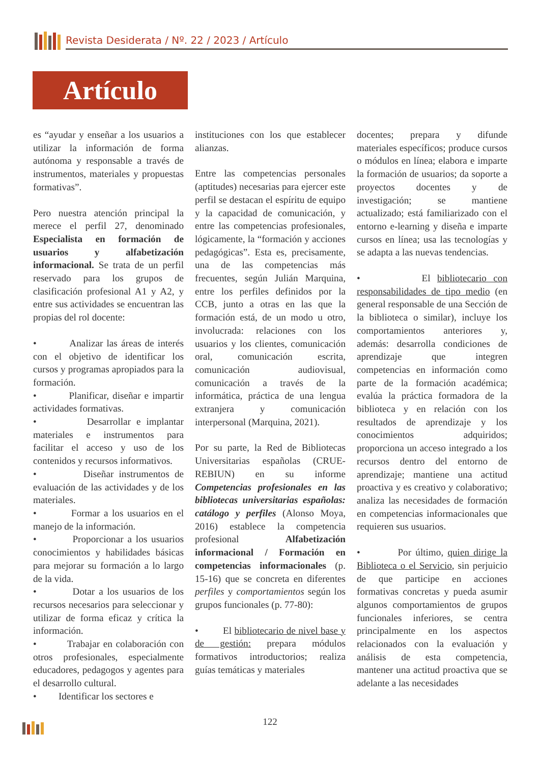Revista Desiderata / Nº. 22 / 2023 / Artículo
Artículo
es “ayudar y enseñar a los usuarios a utilizar la información de forma autónoma y responsable a través de instrumentos, materiales y propuestas formativas”.
Pero nuestra atención principal la merece el perfil 27, denominado Especialista en formación de usuarios y alfabetización informacional. Se trata de un perfil reservado para los grupos de clasificación profesional A1 y A2, y entre sus actividades se encuentran las propias del rol docente:
• Analizar las áreas de interés con el objetivo de identificar los cursos y programas apropiados para la formación.
• Planificar, diseñar e impartir actividades formativas.
• Desarrollar e implantar materiales e instrumentos para facilitar el acceso y uso de los contenidos y recursos informativos.
• Diseñar instrumentos de evaluación de las actividades y de los materiales.
• Formar a los usuarios en el manejo de la información.
• Proporcionar a los usuarios conocimientos y habilidades básicas para mejorar su formación a lo largo de la vida.
• Dotar a los usuarios de los recursos necesarios para seleccionar y utilizar de forma eficaz y crítica la información.
• Trabajar en colaboración con otros profesionales, especialmente educadores, pedagogos y agentes para el desarrollo cultural.
• Identificar los sectores e
instituciones con los que establecer alianzas.
Entre las competencias personales (aptitudes) necesarias para ejercer este perfil se destacan el espíritu de equipo y la capacidad de comunicación, y entre las competencias profesionales, lógicamente, la “formación y acciones pedagógicas”. Esta es, precisamente, una de las competencias más frecuentes, según Julián Marquina, entre los perfiles definidos por la CCB, junto a otras en las que la formación está, de un modo u otro, involucrada: relaciones con los usuarios y los clientes, comunicación oral, comunicación escrita, comunicación audiovisual, comunicación a través de la informática, práctica de una lengua extranjera y comunicación interpersonal (Marquina, 2021).
Por su parte, la Red de Bibliotecas Universitarias españolas (CRUE-REBIUN) en su informe Competencias profesionales en las bibliotecas universitarias españolas: catálogo y perfiles (Alonso Moya, 2016) establece la competencia profesional Alfabetización informacional / Formación en competencias informacionales (p. 15-16) que se concreta en diferentes perfiles y comportamientos según los grupos funcionales (p. 77-80):
• El bibliotecario de nivel base y de gestión: prepara módulos formativos introductorios; realiza guías temáticas y materiales
docentes; prepara y difunde materiales específicos; produce cursos o módulos en línea; elabora e imparte la formación de usuarios; da soporte a proyectos docentes y de investigación; se mantiene actualizado; está familiarizado con el entorno e-learning y diseña e imparte cursos en línea; usa las tecnologías y se adapta a las nuevas tendencias.
• El bibliotecario con responsabilidades de tipo medio (en general responsable de una Sección de la biblioteca o similar), incluye los comportamientos anteriores y, además: desarrolla condiciones de aprendizaje que integren competencias en información como parte de la formación académica; evalúa la práctica formadora de la biblioteca y en relación con los resultados de aprendizaje y los conocimientos adquiridos; proporciona un acceso integrado a los recursos dentro del entorno de aprendizaje; mantiene una actitud proactiva y es creativo y colaborativo; analiza las necesidades de formación en competencias informacionales que requieren sus usuarios.
• Por último, quien dirige la Biblioteca o el Servicio, sin perjuicio de que participe en acciones formativas concretas y pueda asumir algunos comportamientos de grupos funcionales inferiores, se centra principalmente en los aspectos relacionados con la evaluación y análisis de esta competencia, mantener una actitud proactiva que se adelante a las necesidades
122